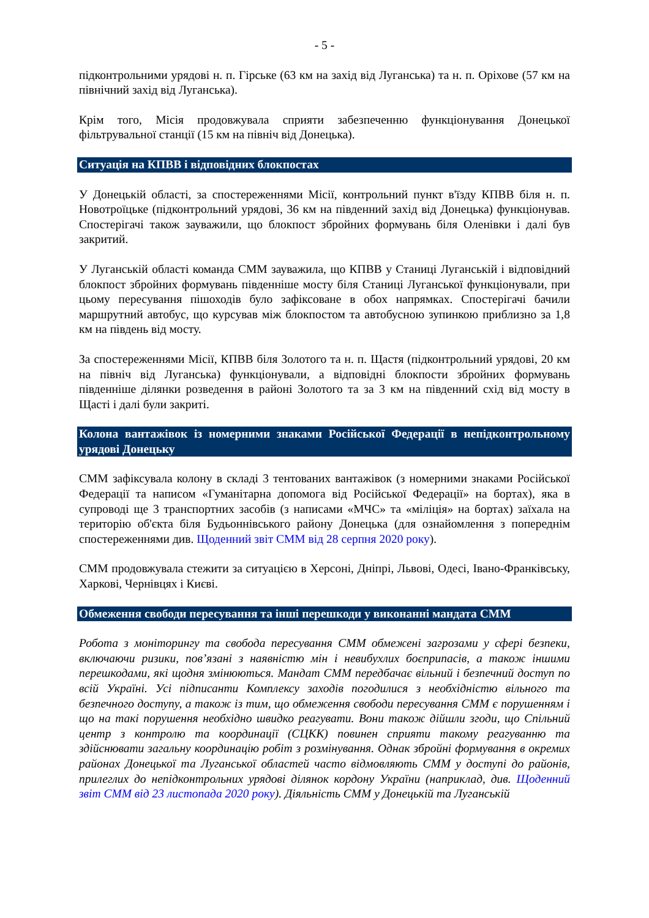- 5 -
підконтрольними урядові н. п. Гірське (63 км на захід від Луганська) та н. п. Оріхове (57 км на північний захід від Луганська).
Крім того, Місія продовжувала сприяти забезпеченню функціонування Донецької фільтрувальної станції (15 км на північ від Донецька).
Ситуація на КПВВ і відповідних блокпостах
У Донецькій області, за спостереженнями Місії, контрольний пункт в'їзду КПВВ біля н. п. Новотроїцьке (підконтрольний урядові, 36 км на південний захід від Донецька) функціонував. Спостерігачі також зауважили, що блокпост збройних формувань біля Оленівки і далі був закритий.
У Луганській області команда СММ зауважила, що КПВВ у Станиці Луганській і відповідний блокпост збройних формувань південніше мосту біля Станиці Луганської функціонували, при цьому пересування пішоходів було зафіксоване в обох напрямках. Спостерігачі бачили маршрутний автобус, що курсував між блокпостом та автобусною зупинкою приблизно за 1,8 км на південь від мосту.
За спостереженнями Місії, КПВВ біля Золотого та н. п. Щастя (підконтрольний урядові, 20 км на північ від Луганська) функціонували, а відповідні блокпости збройних формувань південніше ділянки розведення в районі Золотого та за 3 км на південний схід від мосту в Щасті і далі були закриті.
Колона вантажівок із номерними знаками Російської Федерації в непідконтрольному урядові Донецьку
СММ зафіксувала колону в складі 3 тентованих вантажівок (з номерними знаками Російської Федерації та написом «Гуманітарна допомога від Російської Федерації» на бортах), яка в супроводі ще 3 транспортних засобів (з написами «МЧС» та «міліція» на бортах) заїхала на територію об'єкта біля Будьоннівського району Донецька (для ознайомлення з попереднім спостереженнями див. Щоденний звіт СММ від 28 серпня 2020 року).
СММ продовжувала стежити за ситуацією в Херсоні, Дніпрі, Львові, Одесі, Івано-Франківську, Харкові, Чернівцях і Києві.
Обмеження свободи пересування та інші перешкоди у виконанні мандата СММ
Робота з моніторингу та свобода пересування СММ обмежені загрозами у сфері безпеки, включаючи ризики, пов’язані з наявністю мін і невибухлих боєприпасів, а також іншими перешкодами, які щодня змінюються. Мандат СММ передбачає вільний і безпечний доступ по всій Україні. Усі підписанти Комплексу заходів погодилися з необхідністю вільного та безпечного доступу, а також із тим, що обмеження свободи пересування СММ є порушенням і що на такі порушення необхідно швидко реагувати. Вони також дійшли згоди, що Спільний центр з контролю та координації (СЦКК) повинен сприяти такому реагуванню та здійснювати загальну координацію робіт з розмінування. Однак збройні формування в окремих районах Донецької та Луганської областей часто відмовляють СММ у доступі до районів, прилеглих до непідконтрольних урядові ділянок кордону України (наприклад, див. Щоденний звіт СММ від 23 листопада 2020 року). Діяльність СММ у Донецькій та Луганській